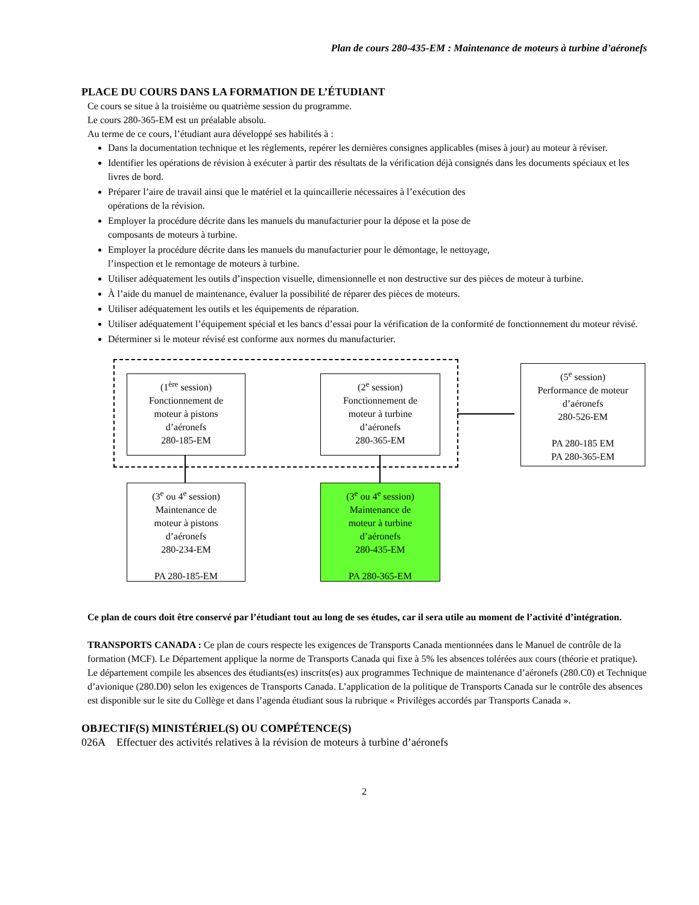Plan de cours 280-435-EM : Maintenance de moteurs à turbine d’aéronefs
PLACE DU COURS DANS LA FORMATION DE L’ÉTUDIANT
Ce cours se situe à la troisième ou quatrième session du programme.
Le cours 280-365-EM est un préalable absolu.
Au terme de ce cours, l’étudiant aura développé ses habilités à :
Dans la documentation technique et les règlements, repérer les dernières consignes applicables (mises à jour) au moteur à réviser.
Identifier les opérations de révision à exécuter à partir des résultats de la vérification déjà consignés dans les documents spéciaux et les livres de bord.
Préparer l’aire de travail ainsi que le matériel et la quincaillerie nécessaires à l’exécution des
opérations de la révision.
Employer la procédure décrite dans les manuels du manufacturier pour la dépose et la pose de
composants de moteurs à turbine.
Employer la procédure décrite dans les manuels du manufacturier pour le démontage, le nettoyage,
l’inspection et le remontage de moteurs à turbine.
Utiliser adéquatement les outils d’inspection visuelle, dimensionnelle et non destructive sur des pièces de moteur à turbine.
À l’aide du manuel de maintenance, évaluer la possibilité de réparer des pièces de moteurs.
Utiliser adéquatement les outils et les équipements de réparation.
Utiliser adéquatement l’équipement spécial et les bancs d’essai pour la vérification de la conformité de fonctionnement du moteur révisé.
Déterminer si le moteur révisé est conforme aux normes du manufacturier.
(1<sup>ère</sup> session)
Fonctionnement de
moteur à pistons
d’aéronefs
280-185-EM
(2<sup>e</sup> session)
Fonctionnement de
moteur à turbine
d’aéronefs
280-365-EM
(5<sup>e</sup> session)
Performance de moteur
d’aéronefs
280-526-EM
PA 280-185 EM
PA 280-365-EM
(3<sup>e</sup> ou 4<sup>e</sup> session)
Maintenance de
moteur à pistons
d’aéronefs
280-234-EM
PA 280-185-EM
(3<sup>e</sup> ou 4<sup>e</sup> session)
Maintenance de
moteur à turbine
d’aéronefs
280-435-EM
PA 280-365-EM
Ce plan de cours doit être conservé par l’étudiant tout au long de ses études, car il sera utile au moment de l’activité d’intégration.
TRANSPORTS CANADA : Ce plan de cours respecte les exigences de Transports Canada mentionnées dans le Manuel de contrôle de la formation (MCF). Le Département applique la norme de Transports Canada qui fixe à 5% les absences tolérées aux cours (théorie et pratique). Le département compile les absences des étudiants(es) inscrits(es) aux programmes Technique de maintenance d’aéronefs (280.C0) et Technique d’avionique (280.D0) selon les exigences de Transports Canada. L’application de la politique de Transports Canada sur le contrôle des absences est disponible sur le site du Collège et dans l’agenda étudiant sous la rubrique « Privilèges accordés par Transports Canada ».
OBJECTIF(S) MINISTÉRIEL(S) OU COMPÉTENCE(S)
026A Effectuer des activités relatives à la révision de moteurs à turbine d’aéronefs
2